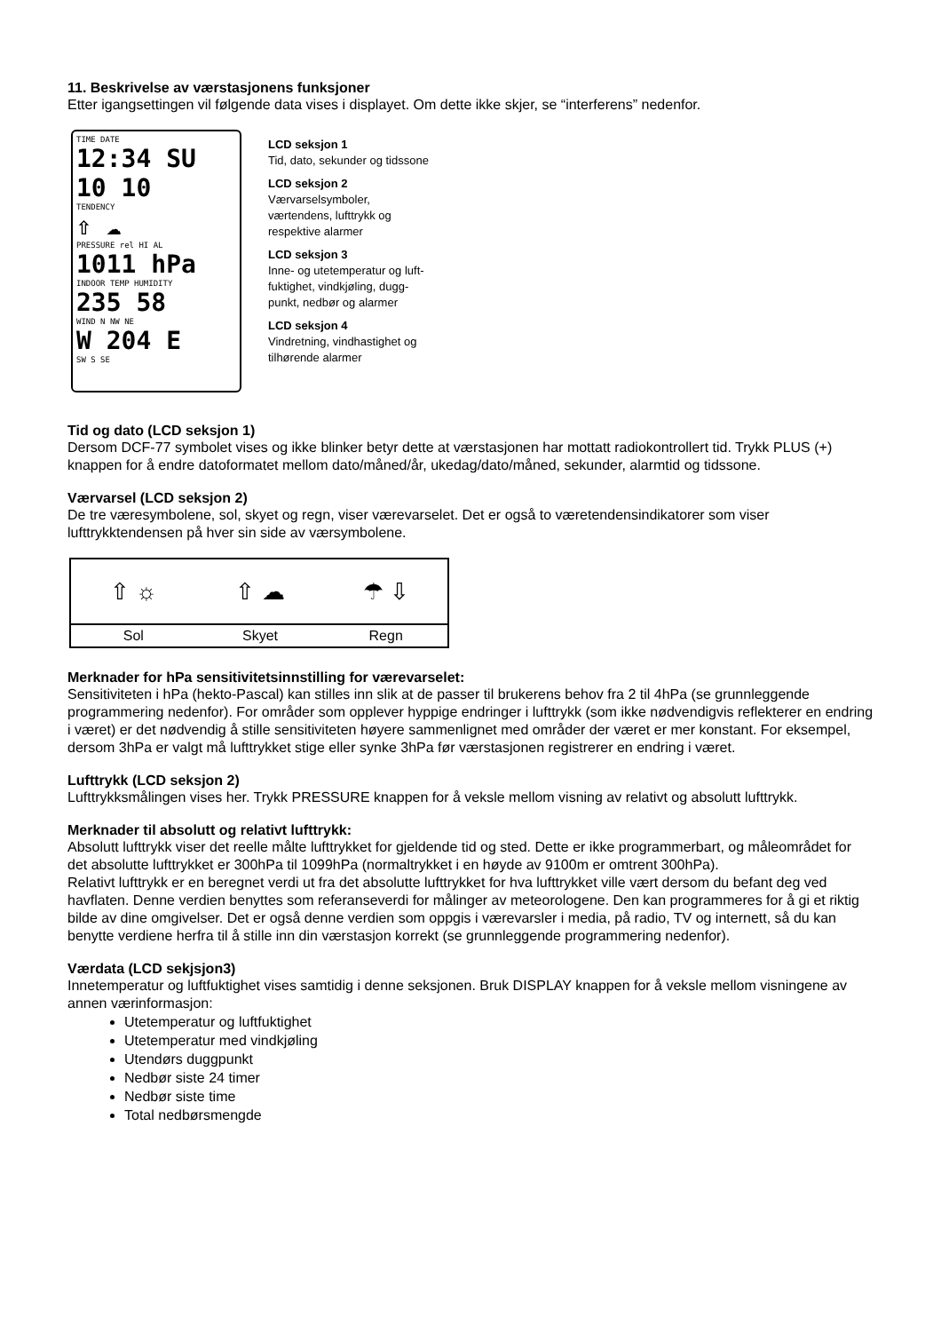11. Beskrivelse av værstasjonens funksjoner
Etter igangsettingen vil følgende data vises i displayet. Om dette ikke skjer, se “interferens” nedenfor.
TIME DATE
12:34 SU 10 10
TENDENCY
⇧ ☁
PRESSURE rel HI AL
1011 hPa
INDOOR TEMP HUMIDITY
235 58
WIND N NW NE
W 204 E
SW S SE
LCD seksjon 1
Tid, dato, sekunder og tidssone
LCD seksjon 2
Værvarselsymboler,
værtendens, lufttrykk og
respektive alarmer
LCD seksjon 3
Inne- og utetemperatur og luft-
fuktighet, vindkjøling, dugg-
punkt, nedbør og alarmer
LCD seksjon 4
Vindretning, vindhastighet og
tilhørende alarmer
Tid og dato (LCD seksjon 1)
Dersom DCF-77 symbolet vises og ikke blinker betyr dette at værstasjonen har mottatt radiokontrollert tid. Trykk PLUS (+) knappen for å endre datoformatet mellom dato/måned/år, ukedag/dato/måned, sekunder, alarmtid og tidssone.
Værvarsel (LCD seksjon 2)
De tre væresymbolene, sol, skyet og regn, viser værevarselet. Det er også to væretendensindikatorer som viser lufttrykktendensen på hver sin side av værsymbolene.
| ⇧ ☼ | ⇧ ☁ | ☂ ⇩ |
| Sol | Skyet | Regn |
Merknader for hPa sensitivitetsinnstilling for værevarselet:
Sensitiviteten i hPa (hekto-Pascal) kan stilles inn slik at de passer til brukerens behov fra 2 til 4hPa (se grunnleggende programmering nedenfor). For områder som opplever hyppige endringer i lufttrykk (som ikke nødvendigvis reflekterer en endring i været) er det nødvendig å stille sensitiviteten høyere sammenlignet med områder der været er mer konstant. For eksempel, dersom 3hPa er valgt må lufttrykket stige eller synke 3hPa før værstasjonen registrerer en endring i været.
Lufttrykk (LCD seksjon 2)
Lufttrykksmålingen vises her. Trykk PRESSURE knappen for å veksle mellom visning av relativt og absolutt lufttrykk.
Merknader til absolutt og relativt lufttrykk:
Absolutt lufttrykk viser det reelle målte lufttrykket for gjeldende tid og sted. Dette er ikke programmerbart, og måleområdet for det absolutte lufttrykket er 300hPa til 1099hPa (normaltrykket i en høyde av 9100m er omtrent 300hPa).
Relativt lufttrykk er en beregnet verdi ut fra det absolutte lufttrykket for hva lufttrykket ville vært dersom du befant deg ved havflaten. Denne verdien benyttes som referanseverdi for målinger av meteorologene. Den kan programmeres for å gi et riktig bilde av dine omgivelser. Det er også denne verdien som oppgis i værevarsler i media, på radio, TV og internett, så du kan benytte verdiene herfra til å stille inn din værstasjon korrekt (se grunnleggende programmering nedenfor).
Værdata (LCD sekjsjon3)
Innetemperatur og luftfuktighet vises samtidig i denne seksjonen. Bruk DISPLAY knappen for å veksle mellom visningene av annen værinformasjon:
Utetemperatur og luftfuktighet
Utetemperatur med vindkjøling
Utendørs duggpunkt
Nedbør siste 24 timer
Nedbør siste time
Total nedbørsmengde